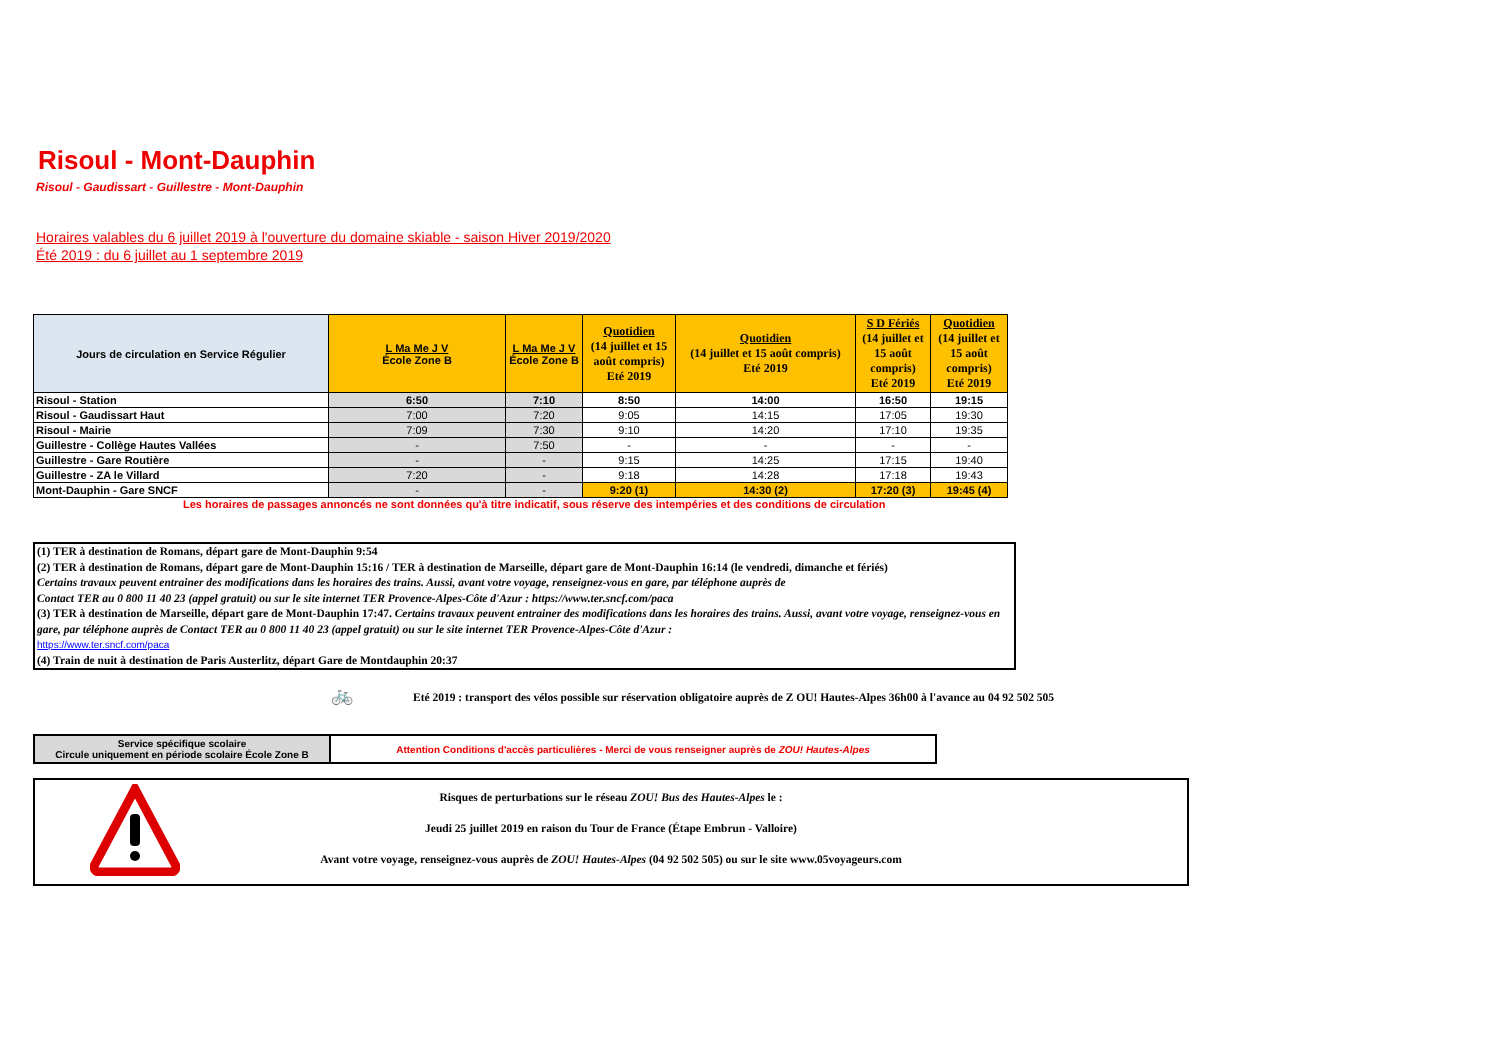Risoul - Mont-Dauphin
Risoul - Gaudissart - Guillestre - Mont-Dauphin
Horaires valables du 6 juillet 2019 à l'ouverture du domaine skiable - saison Hiver 2019/2020
Été 2019 : du 6 juillet au 1 septembre 2019
| Jours de circulation en Service Régulier | L Ma Me J V École Zone B | L Ma Me J V École Zone B | Quotidien (14 juillet et 15 août compris) Eté 2019 | Quotidien (14 juillet et 15 août compris) Eté 2019 | S D Fériés (14 juillet et 15 août compris) Eté 2019 | Quotidien (14 juillet et 15 août compris) Eté 2019 |
| --- | --- | --- | --- | --- | --- | --- |
| Risoul - Station | 6:50 | 7:10 | 8:50 | 14:00 | 16:50 | 19:15 |
| Risoul - Gaudissart Haut | 7:00 | 7:20 | 9:05 | 14:15 | 17:05 | 19:30 |
| Risoul - Mairie | 7:09 | 7:30 | 9:10 | 14:20 | 17:10 | 19:35 |
| Guillestre - Collège Hautes Vallées | - | 7:50 | - | - | - | - |
| Guillestre - Gare Routière | - | - | 9:15 | 14:25 | 17:15 | 19:40 |
| Guillestre - ZA le Villard | 7:20 | - | 9:18 | 14:28 | 17:18 | 19:43 |
| Mont-Dauphin - Gare SNCF | - | - | 9:20 (1) | 14:30 (2) | 17:20 (3) | 19:45 (4) |
Les horaires de passages annoncés ne sont données qu'à titre indicatif, sous réserve des intempéries et des conditions de circulation
(1) TER à destination de Romans, départ gare de Mont-Dauphin 9:54
(2) TER à destination de Romans, départ gare de Mont-Dauphin 15:16 / TER à destination de Marseille, départ gare de Mont-Dauphin 16:14 (le vendredi, dimanche et fériés)
Certains travaux peuvent entrainer des modifications dans les horaires des trains. Aussi, avant votre voyage, renseignez-vous en gare, par téléphone auprès de
Contact TER au 0 800 11 40 23 (appel gratuit) ou sur le site internet TER Provence-Alpes-Côte d'Azur : https://www.ter.sncf.com/paca
(3) TER à destination de Marseille, départ gare de Mont-Dauphin 17:47. Certains travaux peuvent entrainer des modifications dans les horaires des trains. Aussi, avant votre voyage, renseignez-vous en gare, par téléphone auprès de Contact TER au 0 800 11 40 23 (appel gratuit) ou sur le site internet TER Provence-Alpes-Côte d'Azur :
https://www.ter.sncf.com/paca
(4) Train de nuit à destination de Paris Austerlitz, départ Gare de Montdauphin 20:37
🚲 Eté 2019 : transport des vélos possible sur réservation obligatoire auprès de Z OU! Hautes-Alpes 36h00 à l'avance au 04 92 502 505
Service spécifique scolaire
Circule uniquement en période scolaire École Zone B
Attention Conditions d'accès particulières - Merci de vous renseigner auprès de ZOU! Hautes-Alpes
Risques de perturbations sur le réseau ZOU! Bus des Hautes-Alpes le :
Jeudi 25 juillet 2019 en raison du Tour de France (Étape Embrun - Valloire)
Avant votre voyage, renseignez-vous auprès de ZOU! Hautes-Alpes (04 92 502 505) ou sur le site www.05voyageurs.com